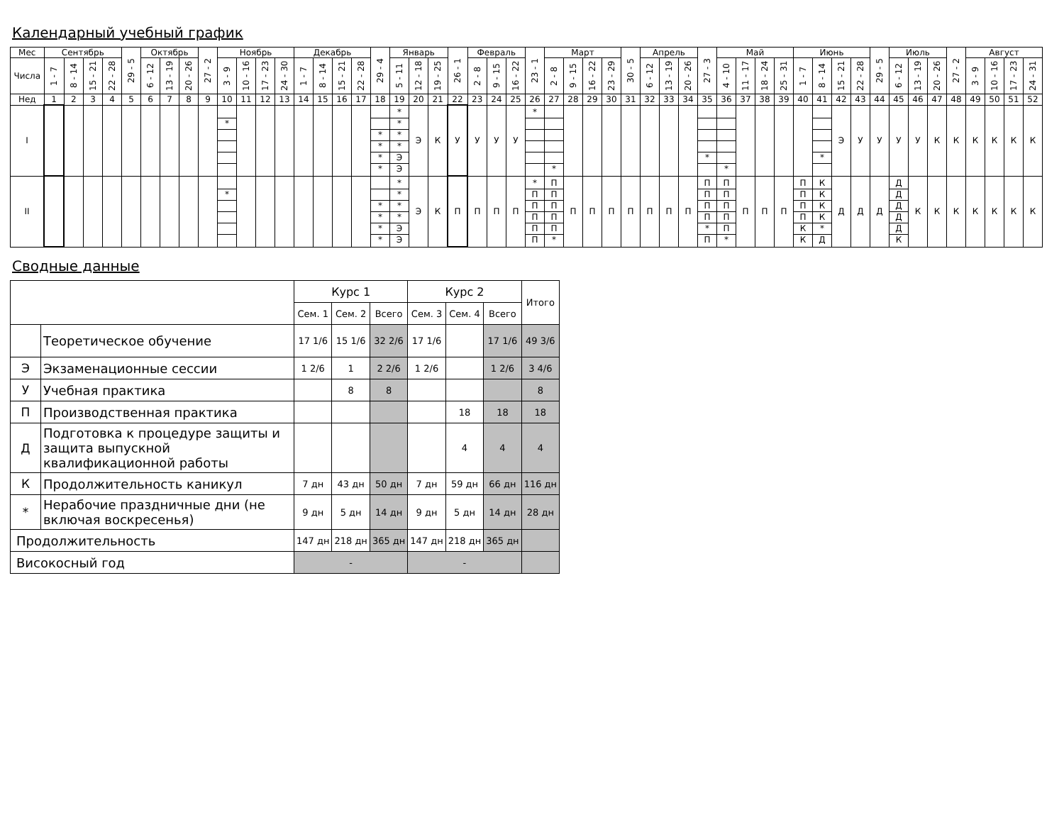Календарный учебный график
| Мес | Сентябрь | | | | 29 - 5 | Октябрь | | | 27 - 2 | Ноябрь | | | | Декабрь | | | | 29 - 4 | Январь | | | 26 - 1 | Февраль | | | 23 - 1 | Март | | | | 30 - 5 | Апрель | | | 27 - 3 | Май | | | | Июнь | | | | 29 - 5 | Июль | | | 27 - 2 | Август | | | |
| Числа | 1 - 7 | 8 - 14 | 15 - 21 | 22 - 28 | | 6 - 12 | 13 - 19 | 20 - 26 | | 3 - 9 | 10 - 16 | 17 - 23 | 24 - 30 | 1 - 7 | 8 - 14 | 15 - 21 | 22 - 28 | | 5 - 11 | 12 - 18 | 19 - 25 | | 2 - 8 | 9 - 15 | 16 - 22 | | 2 - 8 | 9 - 15 | 16 - 22 | 23 - 29 | | 6 - 12 | 13 - 19 | 20 - 26 | | 4 - 10 | 11 - 17 | 18 - 24 | 25 - 31 | 1 - 7 | 8 - 14 | 15 - 21 | 22 - 28 | | 6 - 12 | 13 - 19 | 20 - 26 | | 3 - 9 | 10 - 16 | 17 - 23 | 24 - 31 |
| Нед | 1 | 2 | 3 | 4 | 5 | 6 | 7 | 8 | 9 | 10 | 11 | 12 | 13 | 14 | 15 | 16 | 17 | 18 | 19 | 20 | 21 | 22 | 23 | 24 | 25 | 26 | 27 | 28 | 29 | 30 | 31 | 32 | 33 | 34 | 35 | 36 | 37 | 38 | 39 | 40 | 41 | 42 | 43 | 44 | 45 | 46 | 47 | 48 | 49 | 50 | 51 | 52 |
| I | | | | | | | | | | * | | | | | | | | * * * * | * * * * Э Э | Э | К | У | У | У | У | * | * | | | | | | | | * | * | | | | | * | Э | У | У | У | У | К | К | К | К | К | К |
| II | | | | | | | | | | * | | | | | | | | * * * * | * * * * Э Э | Э | К | П | П | П | П | * П П П П П | П П П П П * | П | П | П | П | П | П | П | П П П П * П | П П П П П * | П | П | П | П П П П К К | К К К К * Д | Д | Д | Д | Д Д Д Д Д К | К | К | К | К | К | К | К |
Сводные данные
| | | Курс 1 | | | Курс 2 | | | Итого |
| | | Сем. 1 | Сем. 2 | Всего | Сем. 3 | Сем. 4 | Всего | |
| | Теоретическое обучение | 17 1/6 | 15 1/6 | 32 2/6 | 17 1/6 | | 17 1/6 | 49 3/6 |
| Э | Экзаменационные сессии | 1 2/6 | 1 | 2 2/6 | 1 2/6 | | 1 2/6 | 3 4/6 |
| У | Учебная практика | | 8 | 8 | | | | 8 |
| П | Производственная практика | | | | | 18 | 18 | 18 |
| Д | Подготовка к процедуре защиты и защита выпускной квалификационной работы | | | | | 4 | 4 | 4 |
| К | Продолжительность каникул | 7 дн | 43 дн | 50 дн | 7 дн | 59 дн | 66 дн | 116 дн |
| * | Нерабочие праздничные дни (не включая воскресенья) | 9 дн | 5 дн | 14 дн | 9 дн | 5 дн | 14 дн | 28 дн |
| Продолжительность | | 147 дн | 218 дн | 365 дн | 147 дн | 218 дн | 365 дн | |
| Високосный год | | - | | | - | | | |